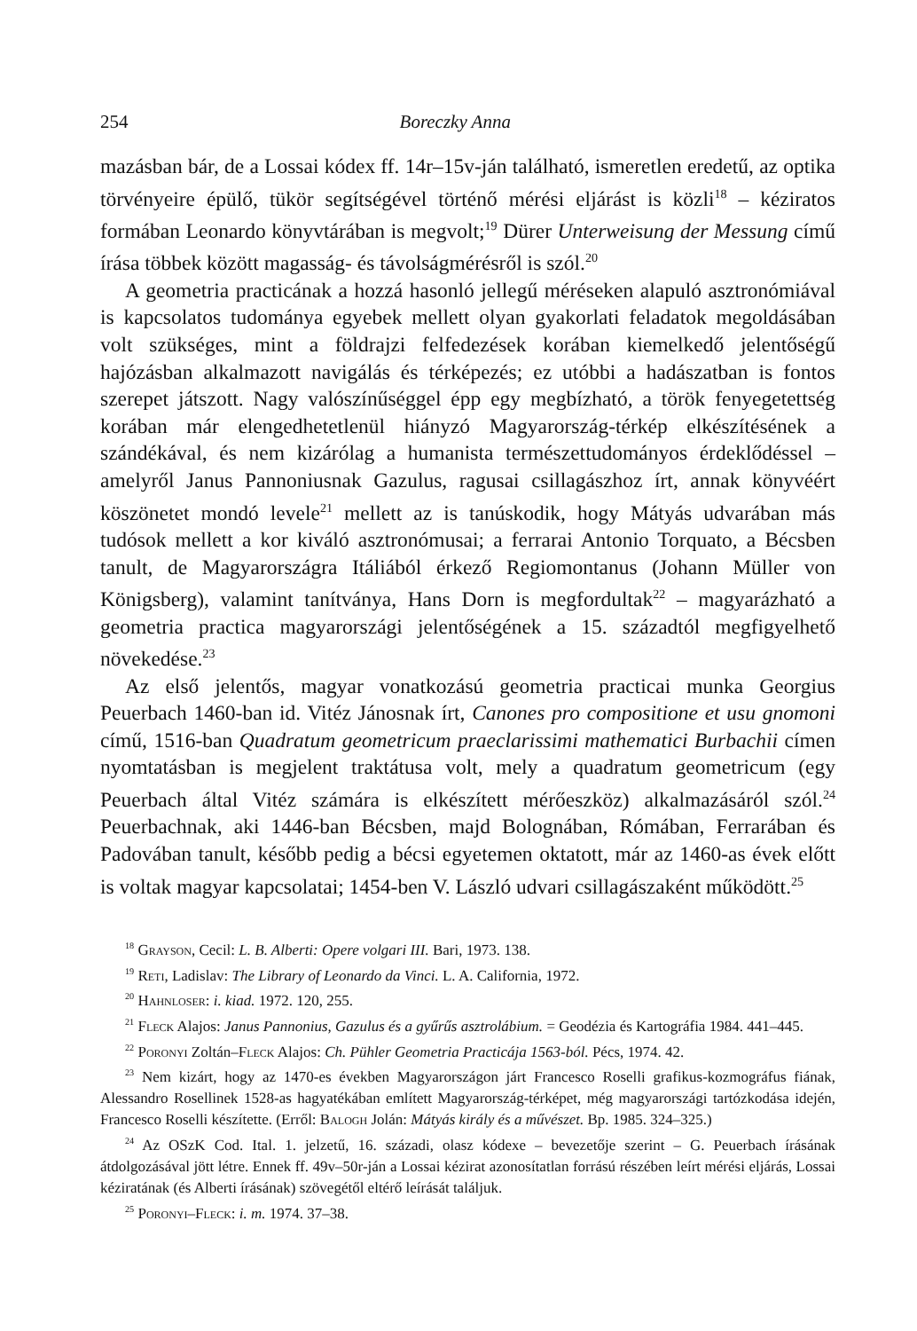254 Boreczky Anna
mazásban bár, de a Lossai kódex ff. 14r–15v-ján található, ismeretlen eredetű, az optika törvényeire épülő, tükör segítségével történő mérési eljárást is közli<sup>18</sup> – kéziratos formában Leonardo könyvtárában is megvolt;<sup>19</sup> Dürer Unterweisung der Messung című írása többek között magasság- és távolságmérésről is szól.<sup>20</sup>
A geometria practicának a hozzá hasonló jellegű méréseken alapuló asztronómiával is kapcsolatos tudománya egyebek mellett olyan gyakorlati feladatok megoldásában volt szükséges, mint a földrajzi felfedezések korában kiemelkedő jelentőségű hajózásban alkalmazott navigálás és térképezés; ez utóbbi a hadászatban is fontos szerepet játszott. Nagy valószínűséggel épp egy megbízható, a török fenyegetettség korában már elengedhetetlenül hiányzó Magyarország-térkép elkészítésének a szándékával, és nem kizárólag a humanista természettudományos érdeklődéssel – amelyről Janus Pannoniusnak Gazulus, ragusai csillagászhoz írt, annak könyvéért köszönetet mondó levele<sup>21</sup> mellett az is tanúskodik, hogy Mátyás udvarában más tudósok mellett a kor kiváló asztronómusai; a ferrarai Antonio Torquato, a Bécsben tanult, de Magyarországra Itáliából érkező Regiomontanus (Johann Müller von Königsberg), valamint tanítványa, Hans Dorn is megfordultak<sup>22</sup> – magyarázható a geometria practica magyarországi jelentőségének a 15. századtól megfigyelhető növekedése.<sup>23</sup>
Az első jelentős, magyar vonatkozású geometria practicai munka Georgius Peuerbach 1460-ban id. Vitéz Jánosnak írt, Canones pro compositione et usu gnomoni című, 1516-ban Quadratum geometricum praeclarissimi mathematici Burbachii címen nyomtatásban is megjelent traktátusa volt, mely a quadratum geometricum (egy Peuerbach által Vitéz számára is elkészített mérőeszköz) alkalmazásáról szól.<sup>24</sup> Peuerbachnak, aki 1446-ban Bécsben, majd Bolognában, Rómában, Ferrarában és Padovában tanult, később pedig a bécsi egyetemen oktatott, már az 1460-as évek előtt is voltak magyar kapcsolatai; 1454-ben V. László udvari csillagászaként működött.<sup>25</sup>
<sup>18</sup> Grayson, Cecil: L. B. Alberti: Opere volgari III. Bari, 1973. 138.
<sup>19</sup> Reti, Ladislav: The Library of Leonardo da Vinci. L. A. California, 1972.
<sup>20</sup> Hahnloser: i. kiad. 1972. 120, 255.
<sup>21</sup> Fleck Alajos: Janus Pannonius, Gazulus és a gyűrűs asztrolábium. = Geodézia és Kartográfia 1984. 441–445.
<sup>22</sup> Poronyi Zoltán–Fleck Alajos: Ch. Pühler Geometria Practicája 1563-ból. Pécs, 1974. 42.
<sup>23</sup> Nem kizárt, hogy az 1470-es években Magyarországon járt Francesco Roselli grafikus-kozmográfus fiának, Alessandro Rosellinek 1528-as hagyatékában említett Magyarország-térképet, még magyarországi tartózkodása idején, Francesco Roselli készítette. (Erről: Balogh Jolán: Mátyás király és a művészet. Bp. 1985. 324–325.)
<sup>24</sup> Az OSzK Cod. Ital. 1. jelzetű, 16. századi, olasz kódexe – bevezetője szerint – G. Peuerbach írásának átdolgozásával jött létre. Ennek ff. 49v–50r-ján a Lossai kézirat azonosítatlan forrású részében leírt mérési eljárás, Lossai kéziratának (és Alberti írásának) szövegétől eltérő leírását találjuk.
<sup>25</sup> Poronyi–Fleck: i. m. 1974. 37–38.